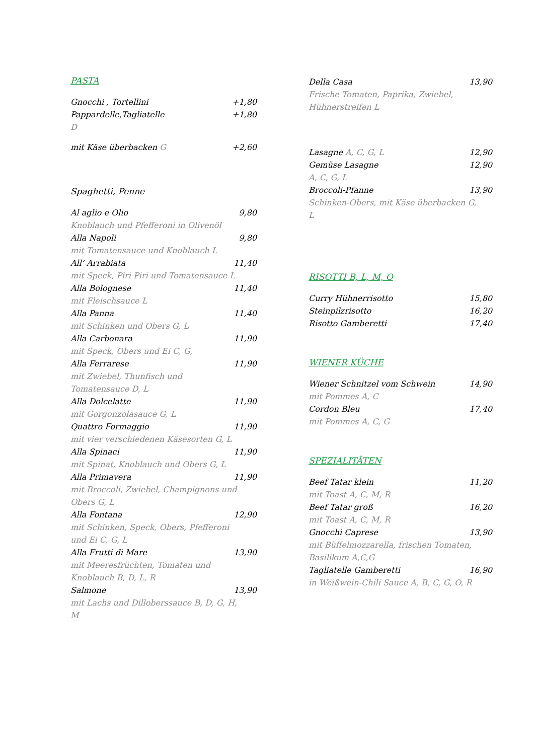PASTA
Gnocchi , Tortellini +1,80
Pappardelle,Tagliatelle +1,80
D
mit Käse überbacken G +2,60
Spaghetti, Penne
Al aglio e Olio 9,80
Knoblauch und Pfefferoni in Olivenöl
Alla Napoli 9,80
mit Tomatensauce und Knoblauch L
All’ Arrabiata 11,40
mit Speck, Piri Piri und Tomatensauce L
Alla Bolognese 11,40
mit Fleischsauce L
Alla Panna 11,40
mit Schinken und Obers G, L
Alla Carbonara 11,90
mit Speck, Obers und Ei C, G,
Alla Ferrarese 11,90
mit Zwiebel, Thunfisch und
Tomatensauce D, L
Alla Dolcelatte 11,90
mit Gorgonzolasauce G, L
Quattro Formaggio 11,90
mit vier verschiedenen Käsesorten G, L
Alla Spinaci 11,90
mit Spinat, Knoblauch und Obers G, L
Alla Primavera 11,90
mit Broccoli, Zwiebel, Champignons und
Obers G, L
Alla Fontana 12,90
mit Schinken, Speck, Obers, Pfefferoni
und Ei C, G, L
Alla Frutti di Mare 13,90
mit Meeresfrüchten, Tomaten und
Knoblauch B, D, L, R
Salmone 13,90
mit Lachs und Dilloberssauce B, D, G, H,
M
Della Casa 13,90
Frische Tomaten, Paprika, Zwiebel,
Hühnerstreifen L
Lasagne A, C, G, L 12,90
Gemüse Lasagne 12,90
A, C, G, L
Broccoli-Pfanne 13,90
Schinken-Obers, mit Käse überbacken G,
L
RISOTTI B, L, M, O
Curry Hühnerrisotto 15,80
Steinpilzrisotto 16,20
Risotto Gamberetti 17,40
WIENER KÜCHE
Wiener Schnitzel vom Schwein 14,90
mit Pommes A, C
Cordon Bleu 17,40
mit Pommes A, C, G
SPEZIALITÄTEN
Beef Tatar klein 11,20
mit Toast A, C, M, R
Beef Tatar groß 16,20
mit Toast A, C, M, R
Gnocchi Caprese 13,90
mit Büffelmozzarella, frischen Tomaten,
Basilikum A,C,G
Tagliatelle Gamberetti 16,90
in Weißwein-Chili Sauce A, B, C, G, O, R